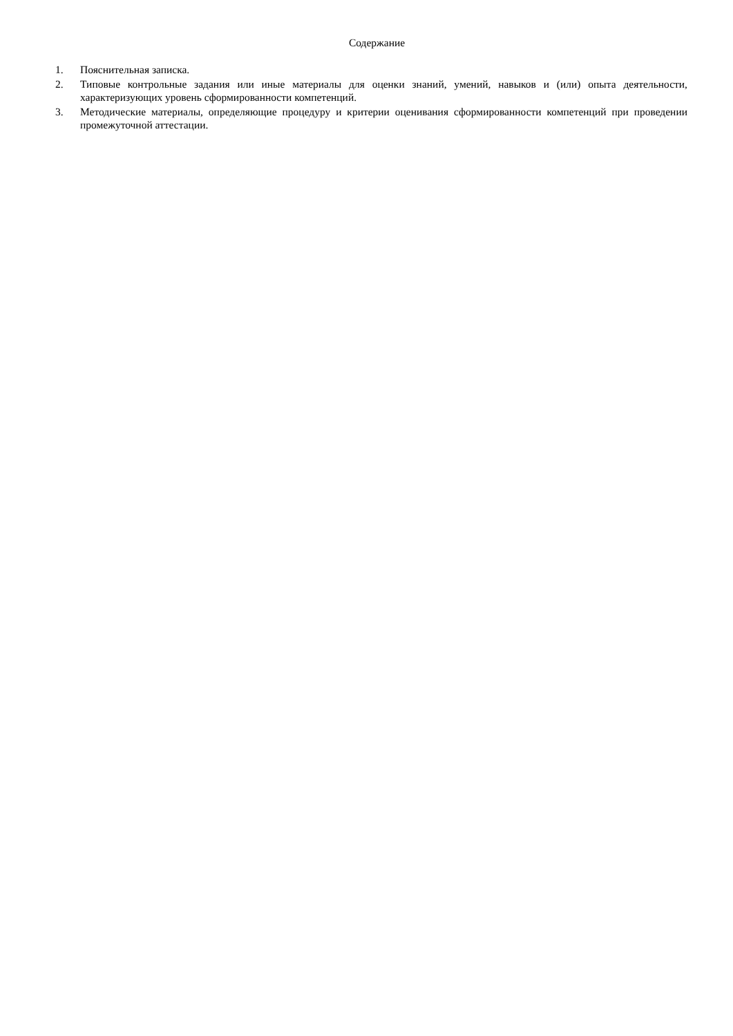Содержание
1. Пояснительная записка.
2. Типовые контрольные задания или иные материалы для оценки знаний, умений, навыков и (или) опыта деятельности, характеризующих уровень сформированности компетенций.
3. Методические материалы, определяющие процедуру и критерии оценивания сформированности компетенций при проведении промежуточной аттестации.